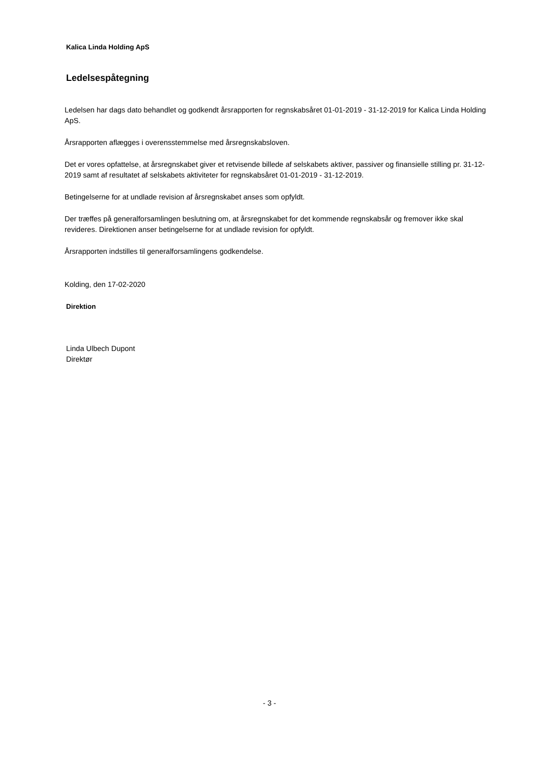Kalica Linda Holding ApS
Ledelsespåtegning
Ledelsen har dags dato behandlet og godkendt årsrapporten for regnskabsåret 01-01-2019 - 31-12-2019 for Kalica Linda Holding ApS.
Årsrapporten aflægges i overensstemmelse med årsregnskabsloven.
Det er vores opfattelse, at årsregnskabet giver et retvisende billede af selskabets aktiver, passiver og finansielle stilling pr. 31-12-2019 samt af resultatet af selskabets aktiviteter for regnskabsåret 01-01-2019 - 31-12-2019.
Betingelserne for at undlade revision af årsregnskabet anses som opfyldt.
Der træffes på generalforsamlingen beslutning om, at årsregnskabet for det kommende regnskabsår og fremover ikke skal revideres. Direktionen anser betingelserne for at undlade revision for opfyldt.
Årsrapporten indstilles til generalforsamlingens godkendelse.
Kolding, den 17-02-2020
Direktion
Linda Ulbech Dupont
Direktør
- 3 -